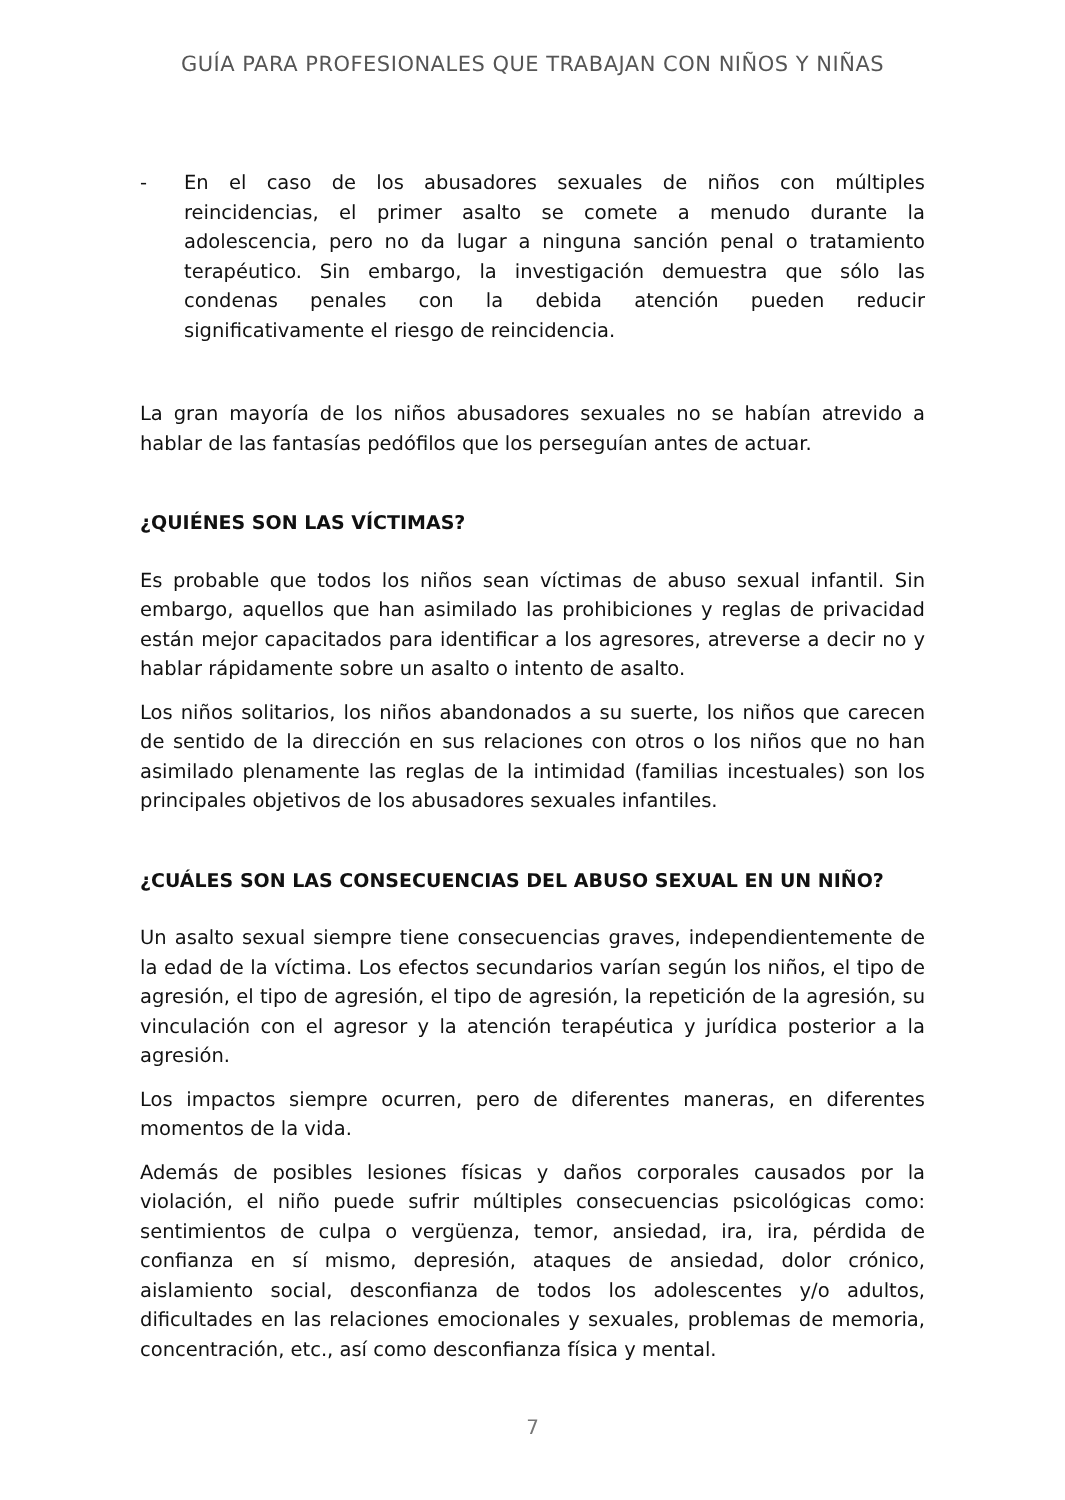GUÍA PARA PROFESIONALES QUE TRABAJAN CON NIÑOS Y NIÑAS
- En el caso de los abusadores sexuales de niños con múltiples reincidencias, el primer asalto se comete a menudo durante la adolescencia, pero no da lugar a ninguna sanción penal o tratamiento terapéutico. Sin embargo, la investigación demuestra que sólo las condenas penales con la debida atención pueden reducir significativamente el riesgo de reincidencia.
La gran mayoría de los niños abusadores sexuales no se habían atrevido a hablar de las fantasías pedófilos que los perseguían antes de actuar.
¿QUIÉNES SON LAS VÍCTIMAS?
Es probable que todos los niños sean víctimas de abuso sexual infantil. Sin embargo, aquellos que han asimilado las prohibiciones y reglas de privacidad están mejor capacitados para identificar a los agresores, atreverse a decir no y hablar rápidamente sobre un asalto o intento de asalto.
Los niños solitarios, los niños abandonados a su suerte, los niños que carecen de sentido de la dirección en sus relaciones con otros o los niños que no han asimilado plenamente las reglas de la intimidad (familias incestuales) son los principales objetivos de los abusadores sexuales infantiles.
¿CUÁLES SON LAS CONSECUENCIAS DEL ABUSO SEXUAL EN UN NIÑO?
Un asalto sexual siempre tiene consecuencias graves, independientemente de la edad de la víctima. Los efectos secundarios varían según los niños, el tipo de agresión, el tipo de agresión, el tipo de agresión, la repetición de la agresión, su vinculación con el agresor y la atención terapéutica y jurídica posterior a la agresión.
Los impactos siempre ocurren, pero de diferentes maneras, en diferentes momentos de la vida.
Además de posibles lesiones físicas y daños corporales causados por la violación, el niño puede sufrir múltiples consecuencias psicológicas como: sentimientos de culpa o vergüenza, temor, ansiedad, ira, ira, pérdida de confianza en sí mismo, depresión, ataques de ansiedad, dolor crónico, aislamiento social, desconfianza de todos los adolescentes y/o adultos, dificultades en las relaciones emocionales y sexuales, problemas de memoria, concentración, etc., así como desconfianza física y mental.
7